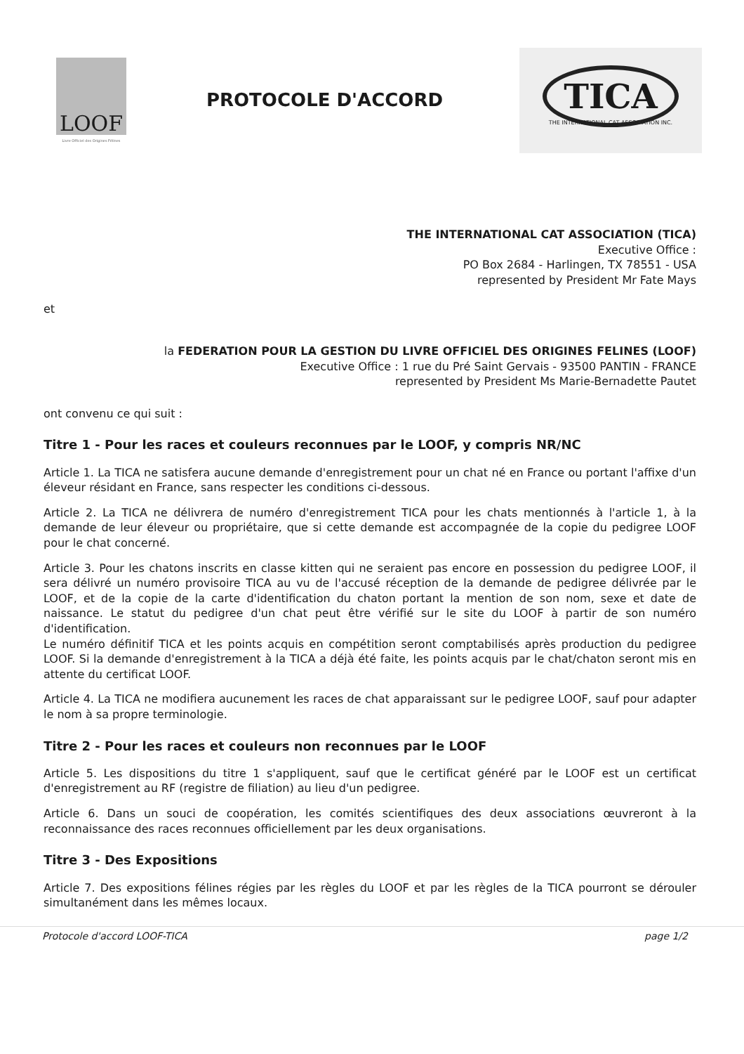LOOF
Livre Officiel des Origines Félines
PROTOCOLE D'ACCORD
TICA
THE INTERNATIONAL CAT ASSOCIATION INC.
THE INTERNATIONAL CAT ASSOCIATION (TICA)
Executive Office :
PO Box 2684 - Harlingen, TX 78551 - USA
represented by President Mr Fate Mays
et
la FEDERATION POUR LA GESTION DU LIVRE OFFICIEL DES ORIGINES FELINES (LOOF)
Executive Office : 1 rue du Pré Saint Gervais - 93500 PANTIN - FRANCE
represented by President Ms Marie-Bernadette Pautet
ont convenu ce qui suit :
Titre 1 - Pour les races et couleurs reconnues par le LOOF, y compris NR/NC
Article 1. La TICA ne satisfera aucune demande d'enregistrement pour un chat né en France ou portant l'affixe d'un éleveur résidant en France, sans respecter les conditions ci-dessous.
Article 2. La TICA ne délivrera de numéro d'enregistrement TICA pour les chats mentionnés à l'article 1, à la demande de leur éleveur ou propriétaire, que si cette demande est accompagnée de la copie du pedigree LOOF pour le chat concerné.
Article 3. Pour les chatons inscrits en classe kitten qui ne seraient pas encore en possession du pedigree LOOF, il sera délivré un numéro provisoire TICA au vu de l'accusé réception de la demande de pedigree délivrée par le LOOF, et de la copie de la carte d'identification du chaton portant la mention de son nom, sexe et date de naissance. Le statut du pedigree d'un chat peut être vérifié sur le site du LOOF à partir de son numéro d'identification.
Le numéro définitif TICA et les points acquis en compétition seront comptabilisés après production du pedigree LOOF. Si la demande d'enregistrement à la TICA a déjà été faite, les points acquis par le chat/chaton seront mis en attente du certificat LOOF.
Article 4. La TICA ne modifiera aucunement les races de chat apparaissant sur le pedigree LOOF, sauf pour adapter le nom à sa propre terminologie.
Titre 2 - Pour les races et couleurs non reconnues par le LOOF
Article 5. Les dispositions du titre 1 s'appliquent, sauf que le certificat généré par le LOOF est un certificat d'enregistrement au RF (registre de filiation) au lieu d'un pedigree.
Article 6. Dans un souci de coopération, les comités scientifiques des deux associations œuvreront à la reconnaissance des races reconnues officiellement par les deux organisations.
Titre 3 - Des Expositions
Article 7. Des expositions félines régies par les règles du LOOF et par les règles de la TICA pourront se dérouler simultanément dans les mêmes locaux.
Protocole d'accord LOOF-TICA page 1/2